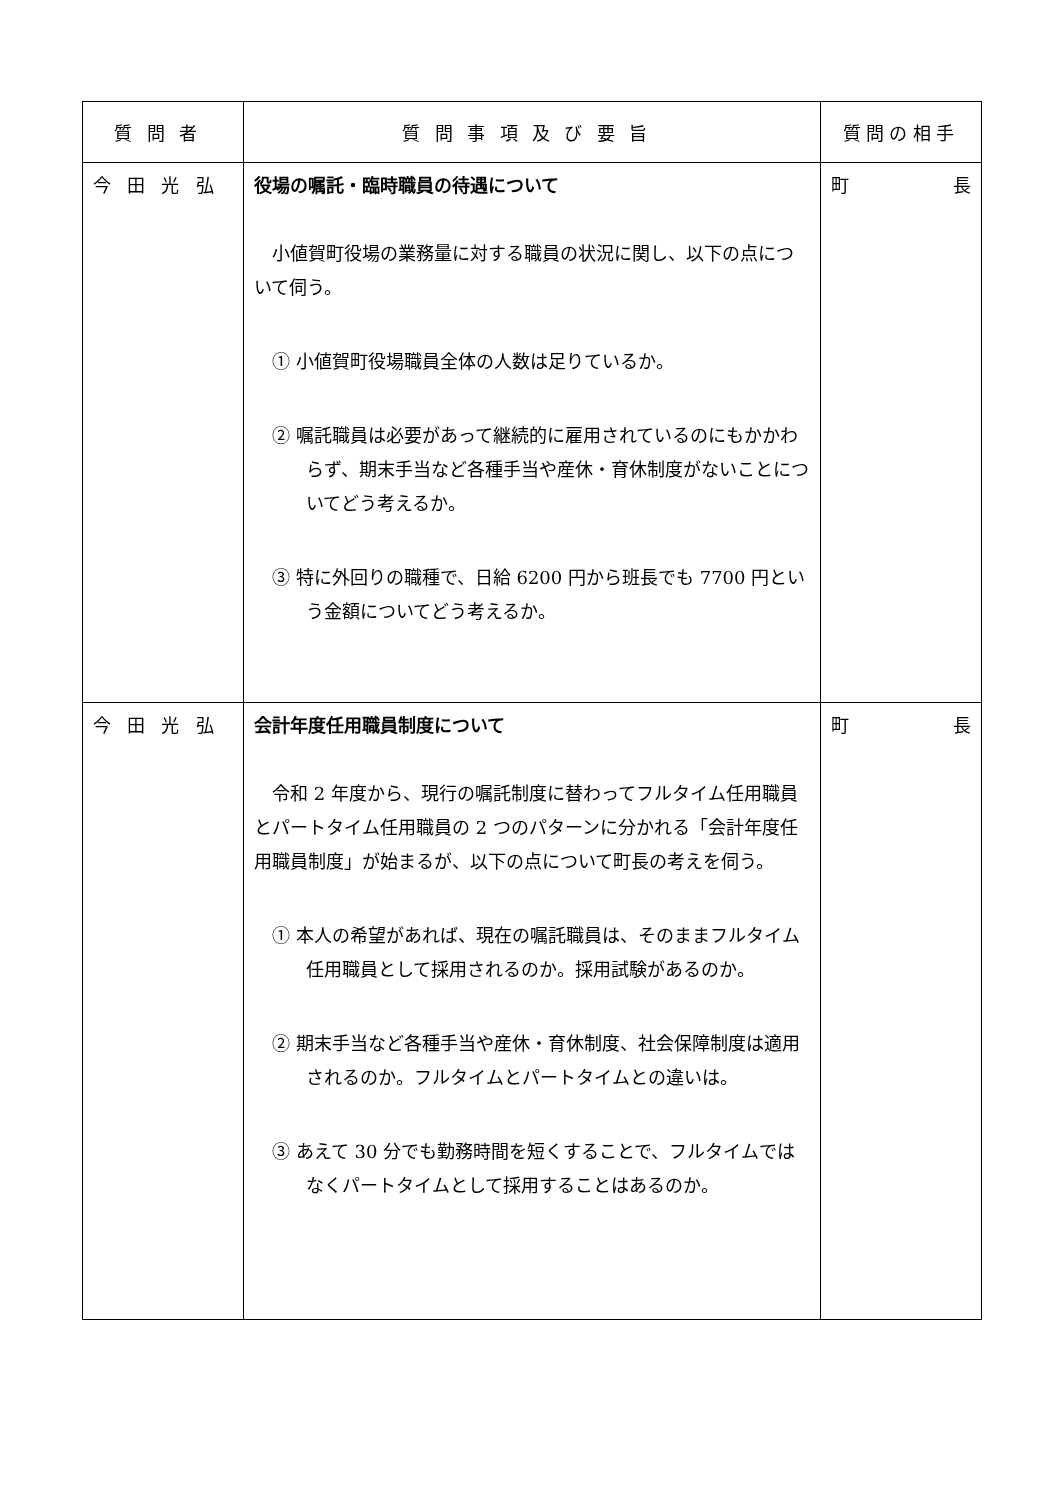| 質問者 | 質問事項及び要旨 | 質問の相手 |
| --- | --- | --- |
| 今田光弘 | 役場の嘱託・臨時職員の待遇について 小値賀町役場の業務量に対する職員の状況に関し、以下の点について伺う。 ① 小値賀町役場職員全体の人数は足りているか。 ② 嘱託職員は必要があって継続的に雇用されているのにもかかわらず、期末手当など各種手当や産休・育休制度がないことについてどう考えるか。 ③ 特に外回りの職種で、日給 6200 円から班長でも 7700 円という金額についてどう考えるか。 | 町 長 |
| 今田光弘 | 会計年度任用職員制度について 令和 2 年度から、現行の嘱託制度に替わってフルタイム任用職員とパートタイム任用職員の 2 つのパターンに分かれる「会計年度任用職員制度」が始まるが、以下の点について町長の考えを伺う。 ① 本人の希望があれば、現在の嘱託職員は、そのままフルタイム任用職員として採用されるのか。採用試験があるのか。 ② 期末手当など各種手当や産休・育休制度、社会保障制度は適用されるのか。フルタイムとパートタイムとの違いは。 ③ あえて 30 分でも勤務時間を短くすることで、フルタイムではなくパートタイムとして採用することはあるのか。 | 町 長 |